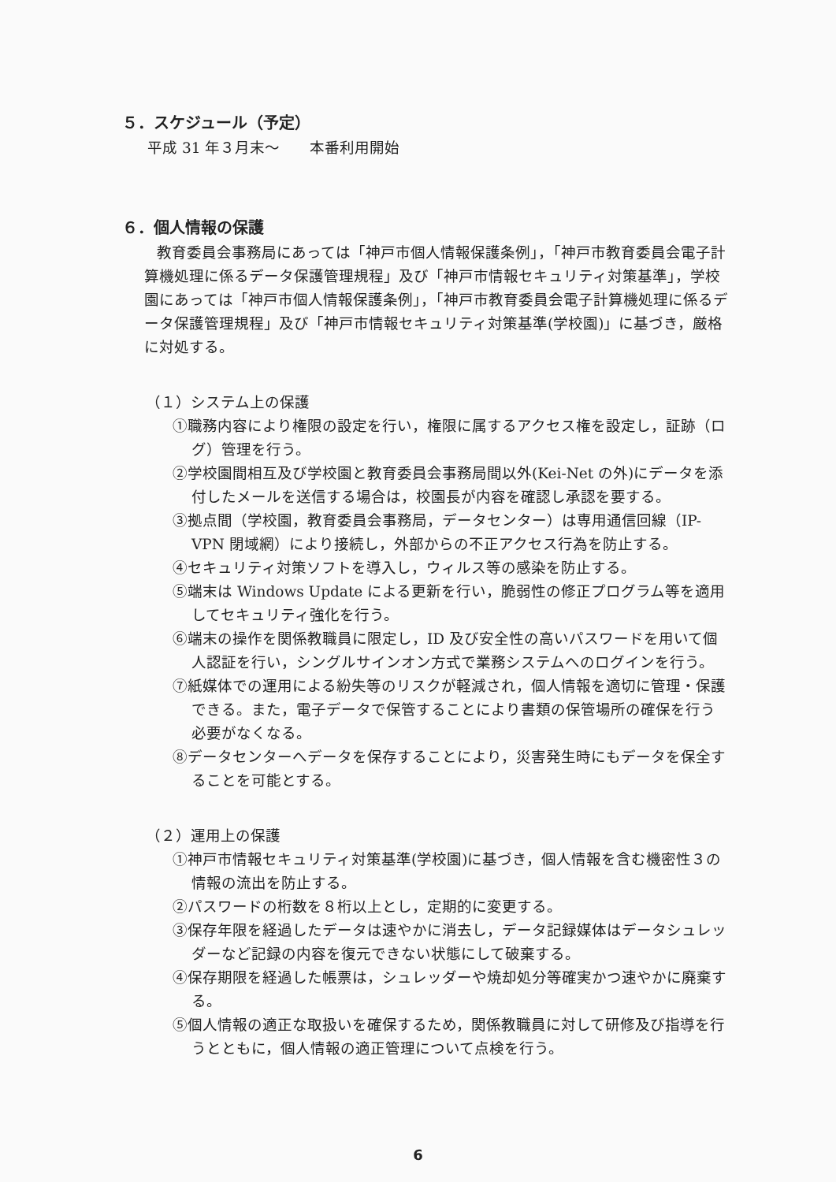５．スケジュール（予定）
平成 31 年３月末～　　本番利用開始
６．個人情報の保護
教育委員会事務局にあっては「神戸市個人情報保護条例」，「神戸市教育委員会電子計算機処理に係るデータ保護管理規程」及び「神戸市情報セキュリティ対策基準」，学校園にあっては「神戸市個人情報保護条例」，「神戸市教育委員会電子計算機処理に係るデータ保護管理規程」及び「神戸市情報セキュリティ対策基準(学校園)」に基づき，厳格に対処する。
（１）システム上の保護
①職務内容により権限の設定を行い，権限に属するアクセス権を設定し，証跡（ログ）管理を行う。
②学校園間相互及び学校園と教育委員会事務局間以外(Kei-Net の外)にデータを添付したメールを送信する場合は，校園長が内容を確認し承認を要する。
③拠点間（学校園，教育委員会事務局，データセンター）は専用通信回線（IP-VPN 閉域網）により接続し，外部からの不正アクセス行為を防止する。
④セキュリティ対策ソフトを導入し，ウィルス等の感染を防止する。
⑤端末は Windows Update による更新を行い，脆弱性の修正プログラム等を適用してセキュリティ強化を行う。
⑥端末の操作を関係教職員に限定し，ID 及び安全性の高いパスワードを用いて個人認証を行い，シングルサインオン方式で業務システムへのログインを行う。
⑦紙媒体での運用による紛失等のリスクが軽減され，個人情報を適切に管理・保護できる。また，電子データで保管することにより書類の保管場所の確保を行う必要がなくなる。
⑧データセンターへデータを保存することにより，災害発生時にもデータを保全することを可能とする。
（２）運用上の保護
①神戸市情報セキュリティ対策基準(学校園)に基づき，個人情報を含む機密性３の情報の流出を防止する。
②パスワードの桁数を８桁以上とし，定期的に変更する。
③保存年限を経過したデータは速やかに消去し，データ記録媒体はデータシュレッダーなど記録の内容を復元できない状態にして破棄する。
④保存期限を経過した帳票は，シュレッダーや焼却処分等確実かつ速やかに廃棄する。
⑤個人情報の適正な取扱いを確保するため，関係教職員に対して研修及び指導を行うとともに，個人情報の適正管理について点検を行う。
6